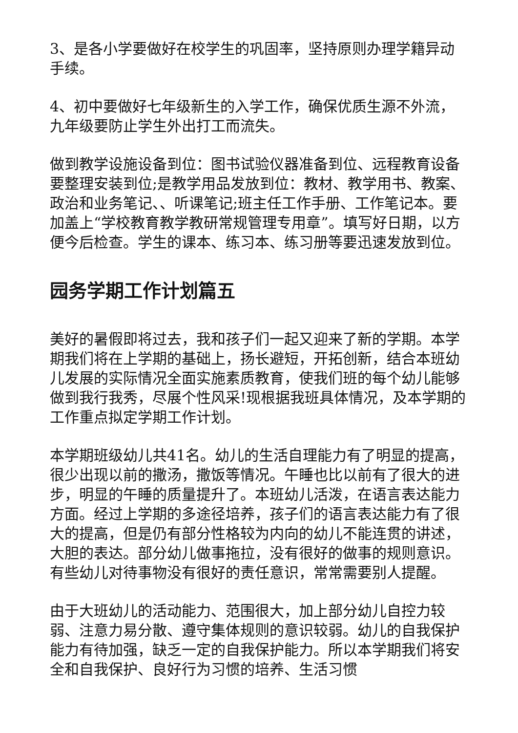3、是各小学要做好在校学生的巩固率，坚持原则办理学籍异动手续。
4、初中要做好七年级新生的入学工作，确保优质生源不外流，九年级要防止学生外出打工而流失。
做到教学设施设备到位：图书试验仪器准备到位、远程教育设备要整理安装到位;是教学用品发放到位：教材、教学用书、教案、政治和业务笔记、、听课笔记;班主任工作手册、工作笔记本。要加盖上“学校教育教学教研常规管理专用章”。填写好日期，以方便今后检查。学生的课本、练习本、练习册等要迅速发放到位。
园务学期工作计划篇五
美好的暑假即将过去，我和孩子们一起又迎来了新的学期。本学期我们将在上学期的基础上，扬长避短，开拓创新，结合本班幼儿发展的实际情况全面实施素质教育，使我们班的每个幼儿能够做到我行我秀，尽展个性风采!现根据我班具体情况，及本学期的工作重点拟定学期工作计划。
本学期班级幼儿共41名。幼儿的生活自理能力有了明显的提高，很少出现以前的撒汤，撒饭等情况。午睡也比以前有了很大的进步，明显的午睡的质量提升了。本班幼儿活泼，在语言表达能力方面。经过上学期的多途径培养，孩子们的语言表达能力有了很大的提高，但是仍有部分性格较为内向的幼儿不能连贯的讲述，大胆的表达。部分幼儿做事拖拉，没有很好的做事的规则意识。有些幼儿对待事物没有很好的责任意识，常常需要别人提醒。
由于大班幼儿的活动能力、范围很大，加上部分幼儿自控力较弱、注意力易分散、遵守集体规则的意识较弱。幼儿的自我保护能力有待加强，缺乏一定的自我保护能力。所以本学期我们将安全和自我保护、良好行为习惯的培养、生活习惯